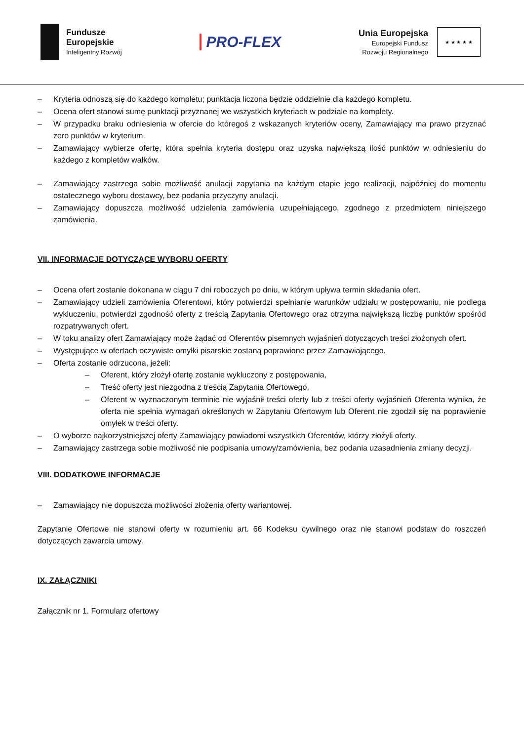Fundusze
Europejskie
Inteligentny Rozwój
PRO-FLEX
Unia Europejska
Europejski Fundusz
Rozwoju Regionalnego
★ ★ ★ ★ ★
– Kryteria odnoszą się do każdego kompletu; punktacja liczona będzie oddzielnie dla każdego kompletu.
– Ocena ofert stanowi sumę punktacji przyznanej we wszystkich kryteriach w podziale na komplety.
– W przypadku braku odniesienia w ofercie do któregoś z wskazanych kryteriów oceny, Zamawiający ma prawo przyznać zero punktów w kryterium.
– Zamawiający wybierze ofertę, która spełnia kryteria dostępu oraz uzyska największą ilość punktów w odniesieniu do każdego z kompletów wałków.
– Zamawiający zastrzega sobie możliwość anulacji zapytania na każdym etapie jego realizacji, najpóźniej do momentu ostatecznego wyboru dostawcy, bez podania przyczyny anulacji.
– Zamawiający dopuszcza możliwość udzielenia zamówienia uzupełniającego, zgodnego z przedmiotem niniejszego zamówienia.
VII. INFORMACJE DOTYCZĄCE WYBORU OFERTY
– Ocena ofert zostanie dokonana w ciągu 7 dni roboczych po dniu, w którym upływa termin składania ofert.
– Zamawiający udzieli zamówienia Oferentowi, który potwierdzi spełnianie warunków udziału w postępowaniu, nie podlega wykluczeniu, potwierdzi zgodność oferty z treścią Zapytania Ofertowego oraz otrzyma największą liczbę punktów spośród rozpatrywanych ofert.
– W toku analizy ofert Zamawiający może żądać od Oferentów pisemnych wyjaśnień dotyczących treści złożonych ofert.
– Występujące w ofertach oczywiste omyłki pisarskie zostaną poprawione przez Zamawiającego.
– Oferta zostanie odrzucona, jeżeli:
– Oferent, który złożył ofertę zostanie wykluczony z postępowania,
– Treść oferty jest niezgodna z treścią Zapytania Ofertowego,
– Oferent w wyznaczonym terminie nie wyjaśnił treści oferty lub z treści oferty wyjaśnień Oferenta wynika, że oferta nie spełnia wymagań określonych w Zapytaniu Ofertowym lub Oferent nie zgodził się na poprawienie omyłek w treści oferty.
– O wyborze najkorzystniejszej oferty Zamawiający powiadomi wszystkich Oferentów, którzy złożyli oferty.
– Zamawiający zastrzega sobie możliwość nie podpisania umowy/zamówienia, bez podania uzasadnienia zmiany decyzji.
VIII. DODATKOWE INFORMACJE
– Zamawiający nie dopuszcza możliwości złożenia oferty wariantowej.
Zapytanie Ofertowe nie stanowi oferty w rozumieniu art. 66 Kodeksu cywilnego oraz nie stanowi podstaw do roszczeń dotyczących zawarcia umowy.
IX. ZAŁĄCZNIKI
Załącznik nr 1. Formularz ofertowy